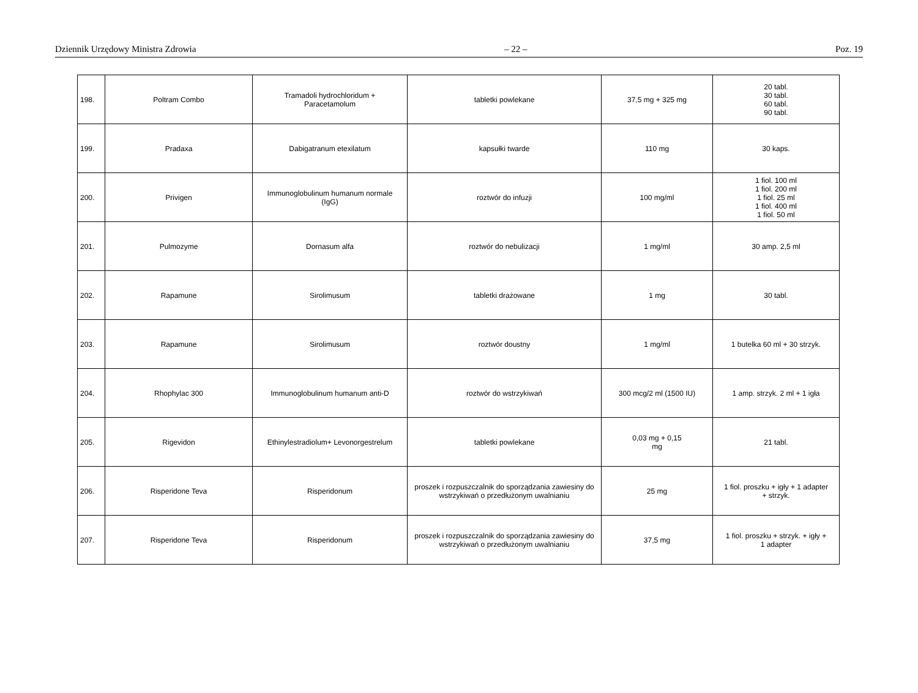Dziennik Urzędowy Ministra Zdrowia – 22 – Poz. 19
| 198. | Poltram Combo | Tramadoli hydrochloridum + Paracetamolum | tabletki powlekane | 37,5 mg + 325 mg | 20 tabl. 30 tabl. 60 tabl. 90 tabl. |
| 199. | Pradaxa | Dabigatranum etexilatum | kapsułki twarde | 110 mg | 30 kaps. |
| 200. | Privigen | Immunoglobulinum humanum normale (IgG) | roztwór do infuzji | 100 mg/ml | 1 fiol. 100 ml 1 fiol. 200 ml 1 fiol. 25 ml 1 fiol. 400 ml 1 fiol. 50 ml |
| 201. | Pulmozyme | Dornasum alfa | roztwór do nebulizacji | 1 mg/ml | 30 amp. 2,5 ml |
| 202. | Rapamune | Sirolimusum | tabletki drażowane | 1 mg | 30 tabl. |
| 203. | Rapamune | Sirolimusum | roztwór doustny | 1 mg/ml | 1 butelka 60 ml + 30 strzyk. |
| 204. | Rhophylac 300 | Immunoglobulinum humanum anti-D | roztwór do wstrzykiwań | 300 mcg/2 ml (1500 IU) | 1 amp. strzyk. 2 ml + 1 igła |
| 205. | Rigevidon | Ethinylestradiolum+ Levonorgestrelum | tabletki powlekane | 0,03 mg + 0,15 mg | 21 tabl. |
| 206. | Risperidone Teva | Risperidonum | proszek i rozpuszczalnik do sporządzania zawiesiny do wstrzykiwań o przedłużonym uwalnianiu | 25 mg | 1 fiol. proszku + igły + 1 adapter + strzyk. |
| 207. | Risperidone Teva | Risperidonum | proszek i rozpuszczalnik do sporządzania zawiesiny do wstrzykiwań o przedłużonym uwalnianiu | 37,5 mg | 1 fiol. proszku + strzyk. + igły + 1 adapter |